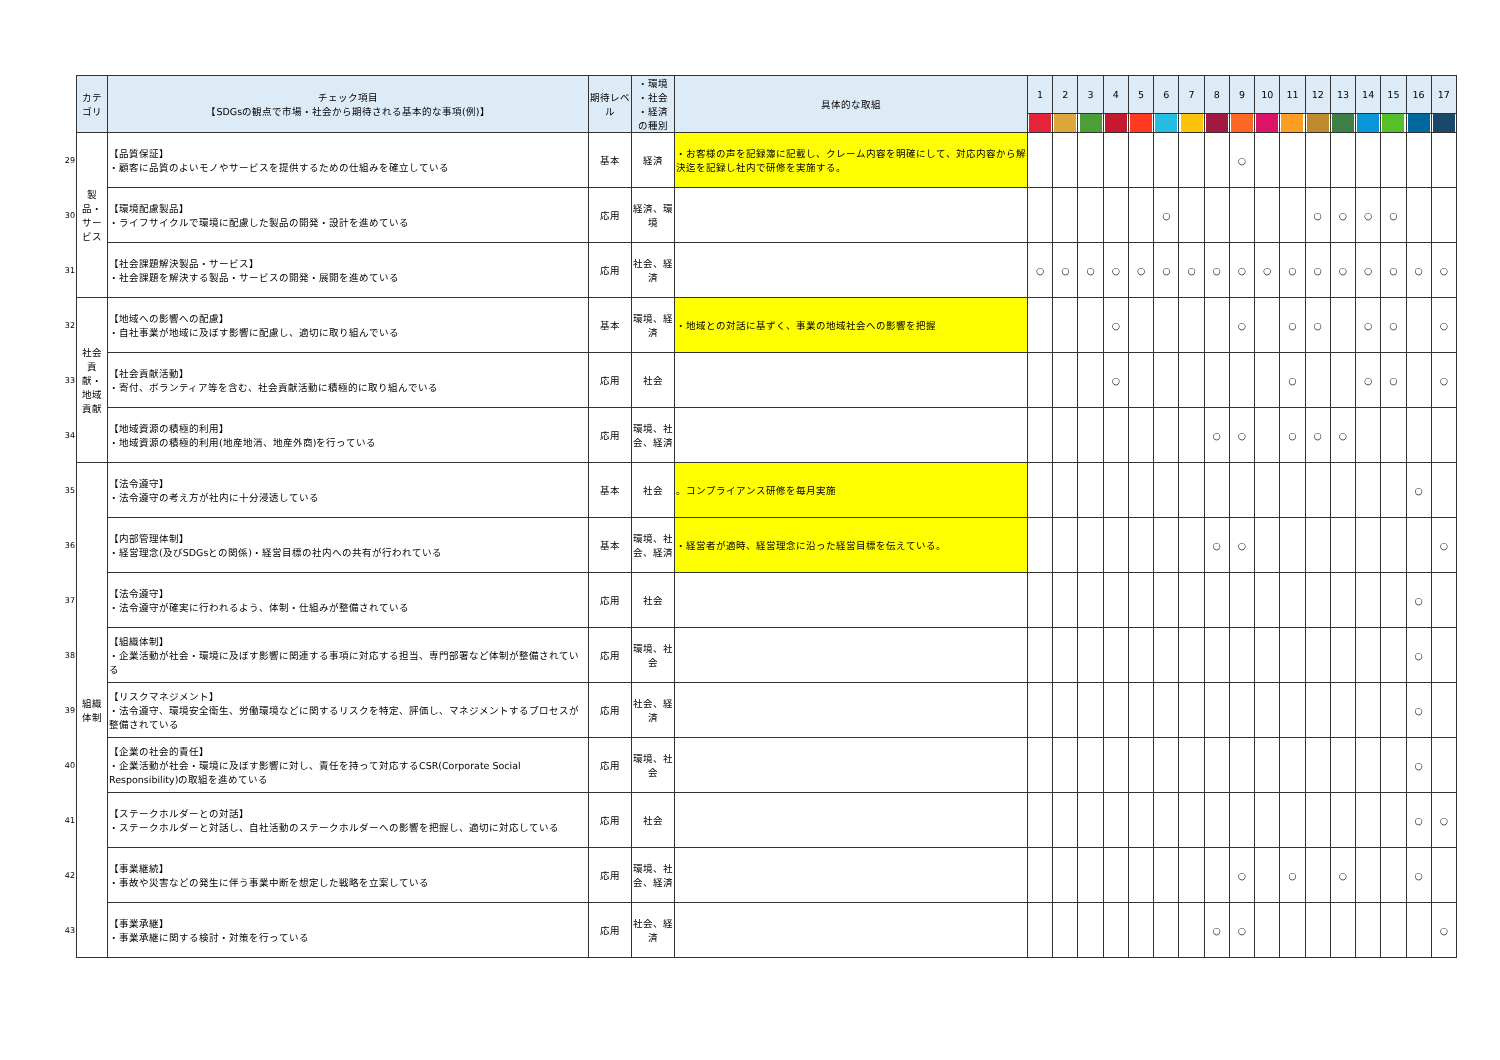| | カテゴリ | チェック項目 【SDGsの観点で市場・社会から期待される基本的な事項(例)】 | 期待レベル | ・環境 ・社会 ・経済 の種別 | 具体的な取組 | 1 | 2 | 3 | 4 | 5 | 6 | 7 | 8 | 9 | 10 | 11 | 12 | 13 | 14 | 15 | 16 | 17 |
| 29 | 製品・サービス | 【品質保証】 ・顧客に品質のよいモノやサービスを提供するための仕組みを確立している | 基本 | 経済 | ・お客様の声を記録簿に記載し、クレーム内容を明確にして、対応内容から解決迄を記録し社内で研修を実施する。 | | | | | | | | | ○ | | | | | | | | |
| 30 | | 【環境配慮製品】 ・ライフサイクルで環境に配慮した製品の開発・設計を進めている | 応用 | 経済、環境 | | | | | | | ○ | | | | | | ○ | ○ | ○ | ○ | | |
| 31 | | 【社会課題解決製品・サービス】 ・社会課題を解決する製品・サービスの開発・展開を進めている | 応用 | 社会、経済 | | ○ | ○ | ○ | ○ | ○ | ○ | ○ | ○ | ○ | ○ | ○ | ○ | ○ | ○ | ○ | ○ | ○ |
| 32 | 社会貢献・地域貢献 | 【地域への影響への配慮】 ・自社事業が地域に及ぼす影響に配慮し、適切に取り組んでいる | 基本 | 環境、経済 | ・地域との対話に基ずく、事業の地域社会への影響を把握 | | | | ○ | | | | | ○ | | ○ | ○ | | ○ | ○ | | ○ |
| 33 | | 【社会貢献活動】 ・寄付、ボランティア等を含む、社会貢献活動に積極的に取り組んでいる | 応用 | 社会 | | | | | ○ | | | | | | | ○ | | | ○ | ○ | | ○ |
| 34 | | 【地域資源の積極的利用】 ・地域資源の積極的利用(地産地消、地産外商)を行っている | 応用 | 環境、社会、経済 | | | | | | | | | ○ | ○ | | ○ | ○ | ○ | | | | |
| 35 | 組織体制 | 【法令遵守】 ・法令遵守の考え方が社内に十分浸透している | 基本 | 社会 | 。コンプライアンス研修を毎月実施 | | | | | | | | | | | | | | | | ○ | |
| 36 | | 【内部管理体制】 ・経営理念(及びSDGsとの関係)・経営目標の社内への共有が行われている | 基本 | 環境、社会、経済 | ・経営者が適時、経営理念に沿った経営目標を伝えている。 | | | | | | | | ○ | ○ | | | | | | | | ○ |
| 37 | | 【法令遵守】 ・法令遵守が確実に行われるよう、体制・仕組みが整備されている | 応用 | 社会 | | | | | | | | | | | | | | | | | ○ | |
| 38 | | 【組織体制】 ・企業活動が社会・環境に及ぼす影響に関連する事項に対応する担当、専門部署など体制が整備されている | 応用 | 環境、社会 | | | | | | | | | | | | | | | | | ○ | |
| 39 | | 【リスクマネジメント】 ・法令遵守、環境安全衛生、労働環境などに関するリスクを特定、評価し、マネジメントするプロセスが整備されている | 応用 | 社会、経済 | | | | | | | | | | | | | | | | | ○ | |
| 40 | | 【企業の社会的責任】 ・企業活動が社会・環境に及ぼす影響に対し、責任を持って対応するCSR(Corporate Social Responsibility)の取組を進めている | 応用 | 環境、社会 | | | | | | | | | | | | | | | | | ○ | |
| 41 | | 【ステークホルダーとの対話】 ・ステークホルダーと対話し、自社活動のステークホルダーへの影響を把握し、適切に対応している | 応用 | 社会 | | | | | | | | | | | | | | | | | ○ | ○ |
| 42 | | 【事業継続】 ・事故や災害などの発生に伴う事業中断を想定した戦略を立案している | 応用 | 環境、社会、経済 | | | | | | | | | | ○ | | ○ | | ○ | | | ○ | |
| 43 | | 【事業承継】 ・事業承継に関する検討・対策を行っている | 応用 | 社会、経済 | | | | | | | | | ○ | ○ | | | | | | | | ○ |